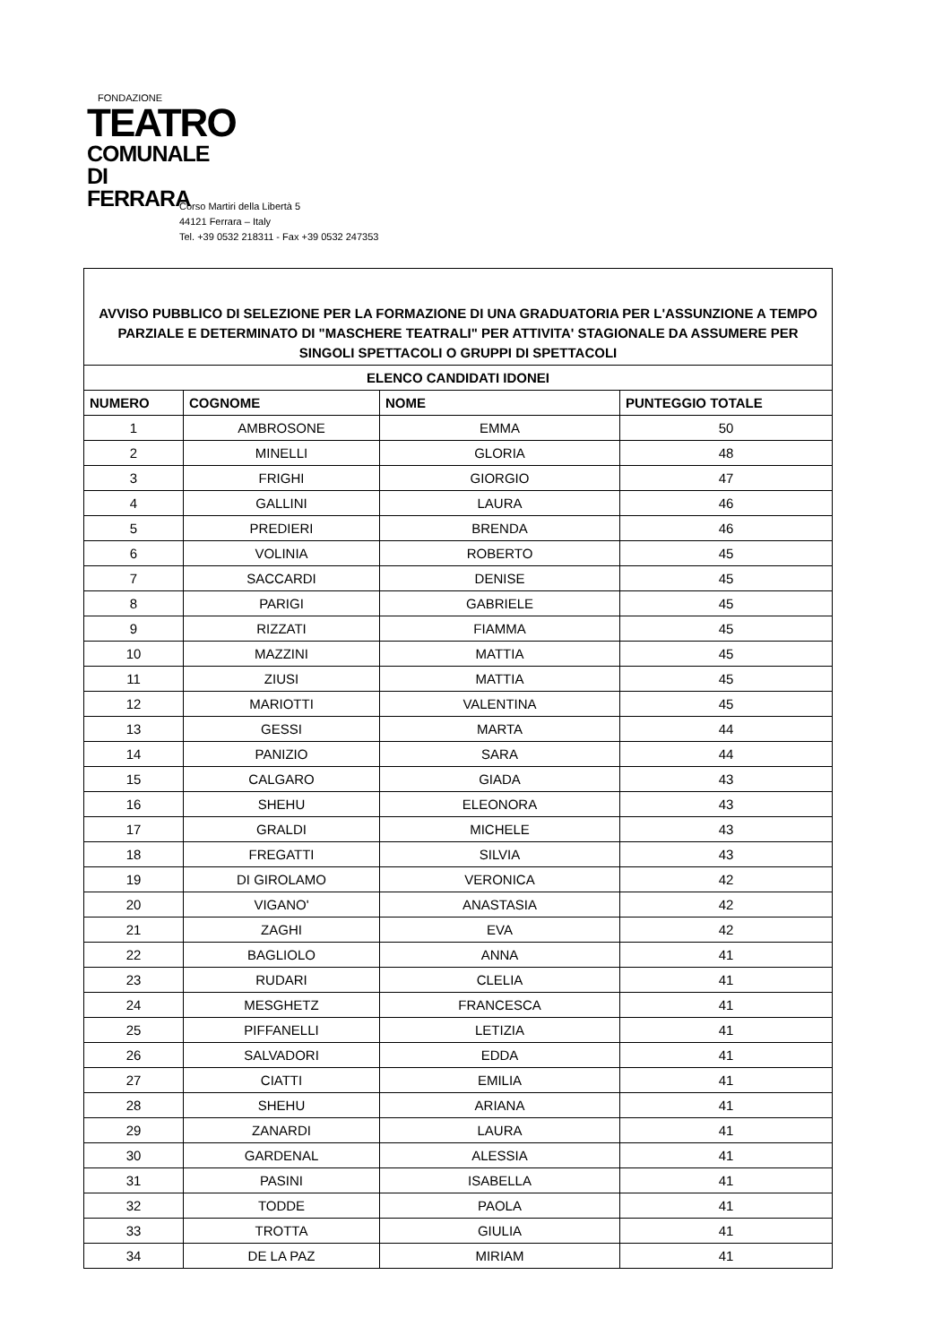FONDAZIONE
TEATRO
COMUNALE
DI FERRARA
Corso Martiri della Libertà 5
44121 Ferrara – Italy
Tel. +39 0532 218311 - Fax +39 0532 247353
| AVVISO PUBBLICO DI SELEZIONE PER LA FORMAZIONE DI UNA GRADUATORIA PER L'ASSUNZIONE A TEMPO PARZIALE E DETERMINATO DI "MASCHERE TEATRALI" PER ATTIVITA' STAGIONALE DA ASSUMERE PER SINGOLI SPETTACOLI O GRUPPI DI SPETTACOLI | | | |
| ELENCO CANDIDATI IDONEI | | | |
| NUMERO | COGNOME | NOME | PUNTEGGIO TOTALE |
| 1 | AMBROSONE | EMMA | 50 |
| 2 | MINELLI | GLORIA | 48 |
| 3 | FRIGHI | GIORGIO | 47 |
| 4 | GALLINI | LAURA | 46 |
| 5 | PREDIERI | BRENDA | 46 |
| 6 | VOLINIA | ROBERTO | 45 |
| 7 | SACCARDI | DENISE | 45 |
| 8 | PARIGI | GABRIELE | 45 |
| 9 | RIZZATI | FIAMMA | 45 |
| 10 | MAZZINI | MATTIA | 45 |
| 11 | ZIUSI | MATTIA | 45 |
| 12 | MARIOTTI | VALENTINA | 45 |
| 13 | GESSI | MARTA | 44 |
| 14 | PANIZIO | SARA | 44 |
| 15 | CALGARO | GIADA | 43 |
| 16 | SHEHU | ELEONORA | 43 |
| 17 | GRALDI | MICHELE | 43 |
| 18 | FREGATTI | SILVIA | 43 |
| 19 | DI GIROLAMO | VERONICA | 42 |
| 20 | VIGANO' | ANASTASIA | 42 |
| 21 | ZAGHI | EVA | 42 |
| 22 | BAGLIOLO | ANNA | 41 |
| 23 | RUDARI | CLELIA | 41 |
| 24 | MESGHETZ | FRANCESCA | 41 |
| 25 | PIFFANELLI | LETIZIA | 41 |
| 26 | SALVADORI | EDDA | 41 |
| 27 | CIATTI | EMILIA | 41 |
| 28 | SHEHU | ARIANA | 41 |
| 29 | ZANARDI | LAURA | 41 |
| 30 | GARDENAL | ALESSIA | 41 |
| 31 | PASINI | ISABELLA | 41 |
| 32 | TODDE | PAOLA | 41 |
| 33 | TROTTA | GIULIA | 41 |
| 34 | DE LA PAZ | MIRIAM | 41 |